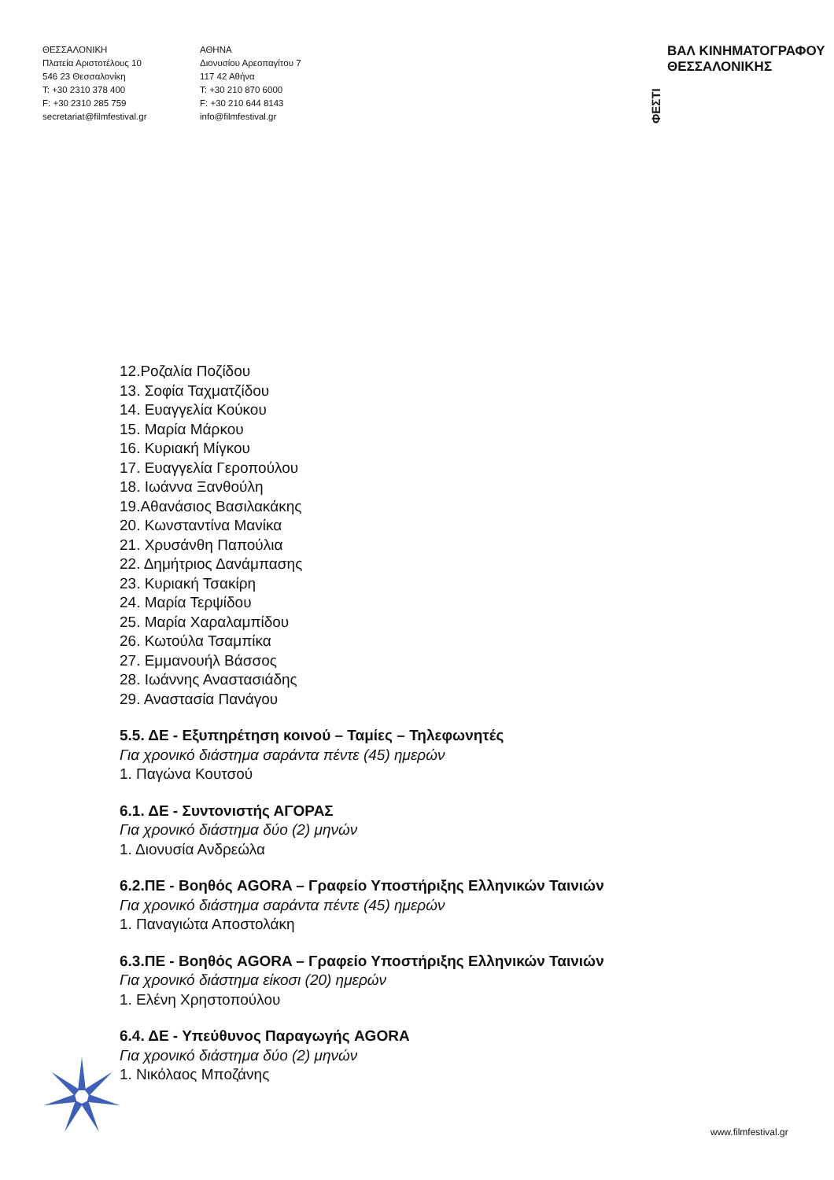ΘΕΣΣΑΛΟΝΙΚΗ
Πλατεία Αριστοτέλους 10
546 23 Θεσσαλονίκη
T: +30 2310 378 400
F: +30 2310 285 759
secretariat@filmfestival.gr
ΑΘΗΝΑ
Διονυσίου Αρεοπαγίτου 7
117 42 Αθήνα
T: +30 210 870 6000
F: +30 210 644 8143
info@filmfestival.gr
ΦΕΣΤΙ ΒΑΛ ΚΙΝΗΜΑΤΟΓΡΑΦΟΥ
ΘΕΣΣΑΛΟΝΙΚΗΣ
12.Ροζαλία Ποζίδου
13. Σοφία Ταχματζίδου
14. Ευαγγελία Κούκου
15. Μαρία Μάρκου
16. Κυριακή Μίγκου
17. Ευαγγελία Γεροπούλου
18. Ιωάννα Ξανθούλη
19.Αθανάσιος Βασιλακάκης
20. Κωνσταντίνα Μανίκα
21. Χρυσάνθη Παπούλια
22. Δημήτριος Δανάμπασης
23. Κυριακή Τσακίρη
24. Μαρία Τερψίδου
25. Μαρία Χαραλαμπίδου
26. Κωτούλα Τσαμπίκα
27. Εμμανουήλ Βάσσος
28. Ιωάννης Αναστασιάδης
29. Αναστασία Πανάγου
5.5. ΔΕ - Εξυπηρέτηση κοινού – Ταμίες – Τηλεφωνητές
Για χρονικό διάστημα σαράντα πέντε (45) ημερών
1. Παγώνα Κουτσού
6.1. ΔΕ - Συντονιστής ΑΓΟΡΑΣ
Για χρονικό διάστημα δύο (2) μηνών
1. Διονυσία Ανδρεώλα
6.2.ΠΕ - Βοηθός AGORA – Γραφείο Υποστήριξης Ελληνικών Ταινιών
Για χρονικό διάστημα σαράντα πέντε (45) ημερών
1. Παναγιώτα Αποστολάκη
6.3.ΠΕ - Βοηθός AGORA – Γραφείο Υποστήριξης Ελληνικών Ταινιών
Για χρονικό διάστημα είκοσι (20) ημερών
1. Ελένη Χρηστοπούλου
6.4. ΔΕ - Υπεύθυνος Παραγωγής AGORA
Για χρονικό διάστημα δύο (2) μηνών
1. Νικόλαος Μποζάνης
www.filmfestival.gr